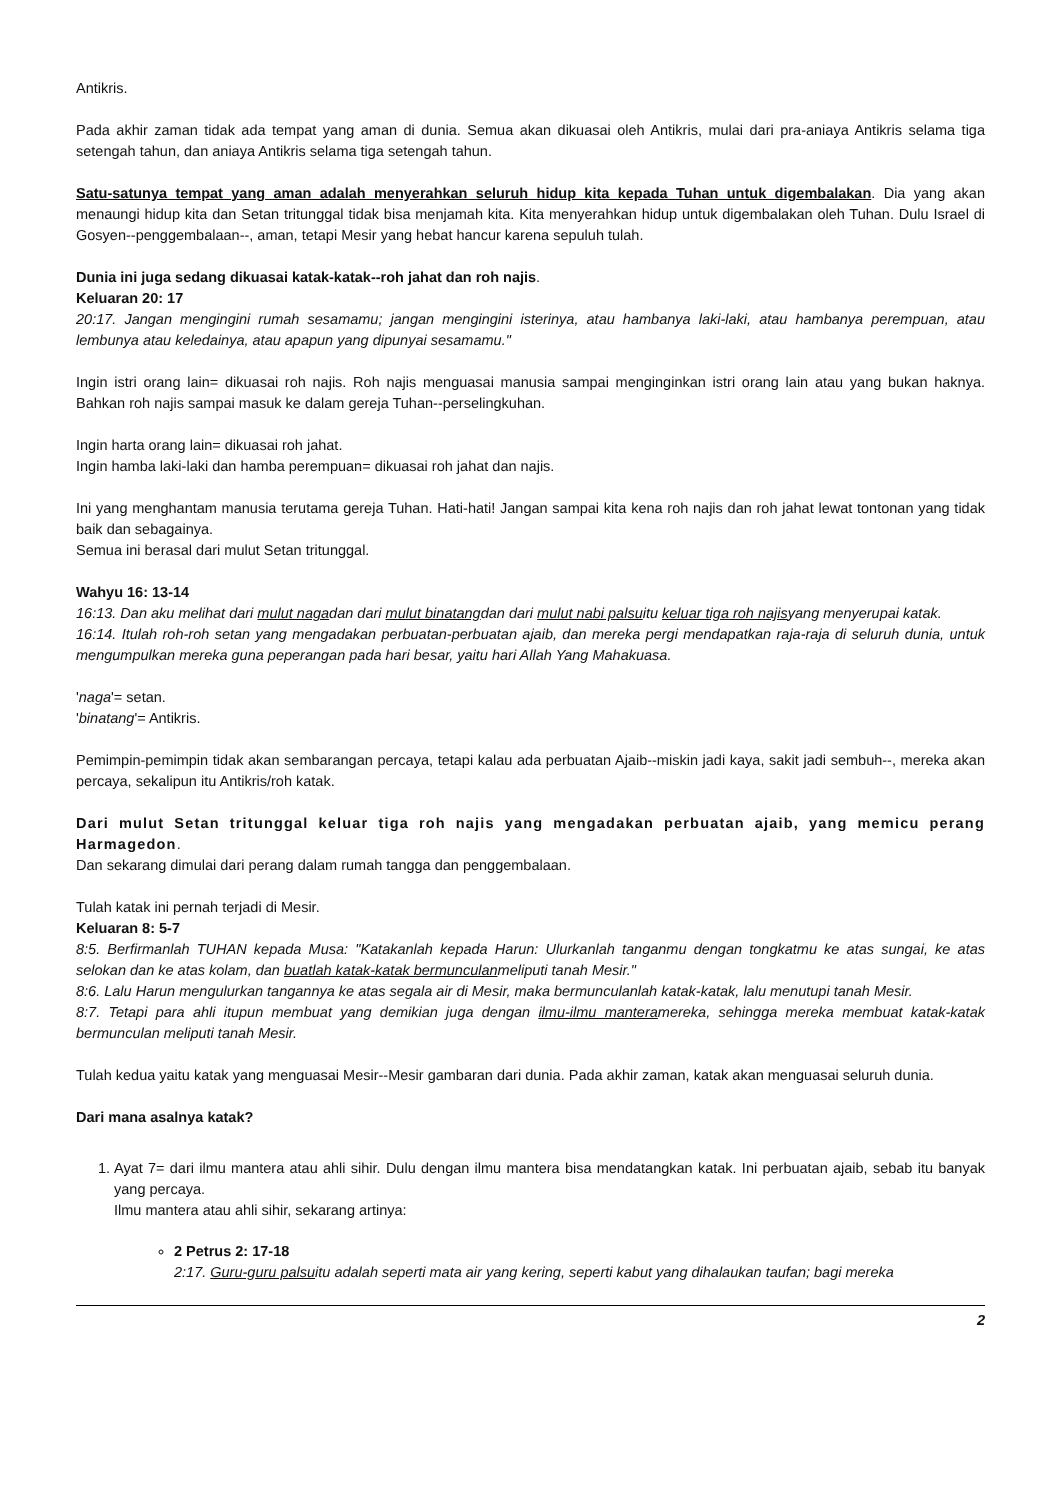Antikris.
Pada akhir zaman tidak ada tempat yang aman di dunia. Semua akan dikuasai oleh Antikris, mulai dari pra-aniaya Antikris selama tiga setengah tahun, dan aniaya Antikris selama tiga setengah tahun.
Satu-satunya tempat yang aman adalah menyerahkan seluruh hidup kita kepada Tuhan untuk digembalakan. Dia yang akan menaungi hidup kita dan Setan tritunggal tidak bisa menjamah kita. Kita menyerahkan hidup untuk digembalakan oleh Tuhan. Dulu Israel di Gosyen--penggembalaan--, aman, tetapi Mesir yang hebat hancur karena sepuluh tulah.
Dunia ini juga sedang dikuasai katak-katak--roh jahat dan roh najis.
Keluaran 20: 17
20:17. Jangan mengingini rumah sesamamu; jangan mengingini isterinya, atau hambanya laki-laki, atau hambanya perempuan, atau lembunya atau keledainya, atau apapun yang dipunyai sesamamu."
Ingin istri orang lain= dikuasai roh najis. Roh najis menguasai manusia sampai menginginkan istri orang lain atau yang bukan haknya. Bahkan roh najis sampai masuk ke dalam gereja Tuhan--perselingkuhan.
Ingin harta orang lain= dikuasai roh jahat.
Ingin hamba laki-laki dan hamba perempuan= dikuasai roh jahat dan najis.
Ini yang menghantam manusia terutama gereja Tuhan. Hati-hati! Jangan sampai kita kena roh najis dan roh jahat lewat tontonan yang tidak baik dan sebagainya.
Semua ini berasal dari mulut Setan tritunggal.
Wahyu 16: 13-14
16:13. Dan aku melihat dari mulut nagadan dari mulut binatangdan dari mulut nabi palsuitu keluar tiga roh najisyang menyerupai katak.
16:14. Itulah roh-roh setan yang mengadakan perbuatan-perbuatan ajaib, dan mereka pergi mendapatkan raja-raja di seluruh dunia, untuk mengumpulkan mereka guna peperangan pada hari besar, yaitu hari Allah Yang Mahakuasa.
'naga'= setan.
'binatang'= Antikris.
Pemimpin-pemimpin tidak akan sembarangan percaya, tetapi kalau ada perbuatan Ajaib--miskin jadi kaya, sakit jadi sembuh--, mereka akan percaya, sekalipun itu Antikris/roh katak.
Dari mulut Setan tritunggal keluar tiga roh najis yang mengadakan perbuatan ajaib, yang memicu perang Harmagedon.
Dan sekarang dimulai dari perang dalam rumah tangga dan penggembalaan.
Tulah katak ini pernah terjadi di Mesir.
Keluaran 8: 5-7
8:5. Berfirmanlah TUHAN kepada Musa: "Katakanlah kepada Harun: Ulurkanlah tanganmu dengan tongkatmu ke atas sungai, ke atas selokan dan ke atas kolam, dan buatlah katak-katak bermunculanmeliputi tanah Mesir."
8:6. Lalu Harun mengulurkan tangannya ke atas segala air di Mesir, maka bermunculanlah katak-katak, lalu menutupi tanah Mesir.
8:7. Tetapi para ahli itupun membuat yang demikian juga dengan ilmu-ilmu manteramereka, sehingga mereka membuat katak-katak bermunculan meliputi tanah Mesir.
Tulah kedua yaitu katak yang menguasai Mesir--Mesir gambaran dari dunia. Pada akhir zaman, katak akan menguasai seluruh dunia.
Dari mana asalnya katak?
1. Ayat 7= dari ilmu mantera atau ahli sihir. Dulu dengan ilmu mantera bisa mendatangkan katak. Ini perbuatan ajaib, sebab itu banyak yang percaya.
Ilmu mantera atau ahli sihir, sekarang artinya:
2 Petrus 2: 17-18
2:17. Guru-guru palsuitu adalah seperti mata air yang kering, seperti kabut yang dihalaukan taufan; bagi mereka
2